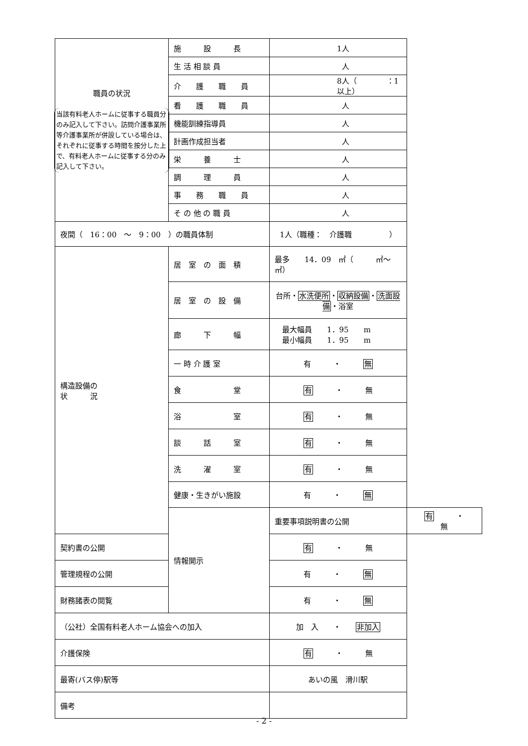| 職員の状況 当該有料老人ホームに従事する職員分のみ記入して下さい。訪問介護事業所等介護事業所が併設している場合は、それぞれに従事する時間を按分した上で、有料老人ホームに従事する分のみ記入して下さい。 | 施 設 長 | 1人 | |
| | 生 活 相 談 員 | 人 | |
| | 介 護 職 員 | 8人（ ：1以上） | |
| | 看 護 職 員 | 人 | |
| | 機能訓練指導員 | 人 | |
| | 計画作成担当者 | 人 | |
| | 栄 養 士 | 人 | |
| | 調 理 員 | 人 | |
| | 事 務 職 員 | 人 | |
| | そ の 他 の 職 員 | 人 | |
| 夜間（ 16：00 ～ 9：00 ）の職員体制 | | 1人（職種： 介護職 ） | |
| 構造設備の 状 況 | 居 室 の 面 積 | 最多 14．09 ㎡（ ㎡～ ㎡） | |
| | 居 室 の 設 備 | 台所・ 水洗便所 ・ 収納設備 ・ 洗面設備 ・浴室 | |
| | 廊 下 幅 | 最大幅員 1．95 m 最小幅員 1．95 m | |
| | 一 時 介 護 室 | 有 ・ 無 | |
| | 食 堂 | 有 ・ 無 | |
| | 浴 室 | 有 ・ 無 | |
| | 談 話 室 | 有 ・ 無 | |
| | 洗 濯 室 | 有 ・ 無 | |
| | 健康・生きがい施設 | 有 ・ 無 | |
| | 情報開示 | 重要事項説明書の公開 | 有 ・ 無 |
| 契約書の公開 | | 有 ・ 無 | |
| 管理規程の公開 | | 有 ・ 無 | |
| 財務諸表の閲覧 | | 有 ・ 無 | |
| （公社）全国有料老人ホーム協会への加入 | | 加 入 ・ 非加入 | |
| 介護保険 | | 有 ・ 無 | |
| 最寄(バス停)駅等 | | あいの風 滑川駅 | |
| 備考 | | | |
- 2 -